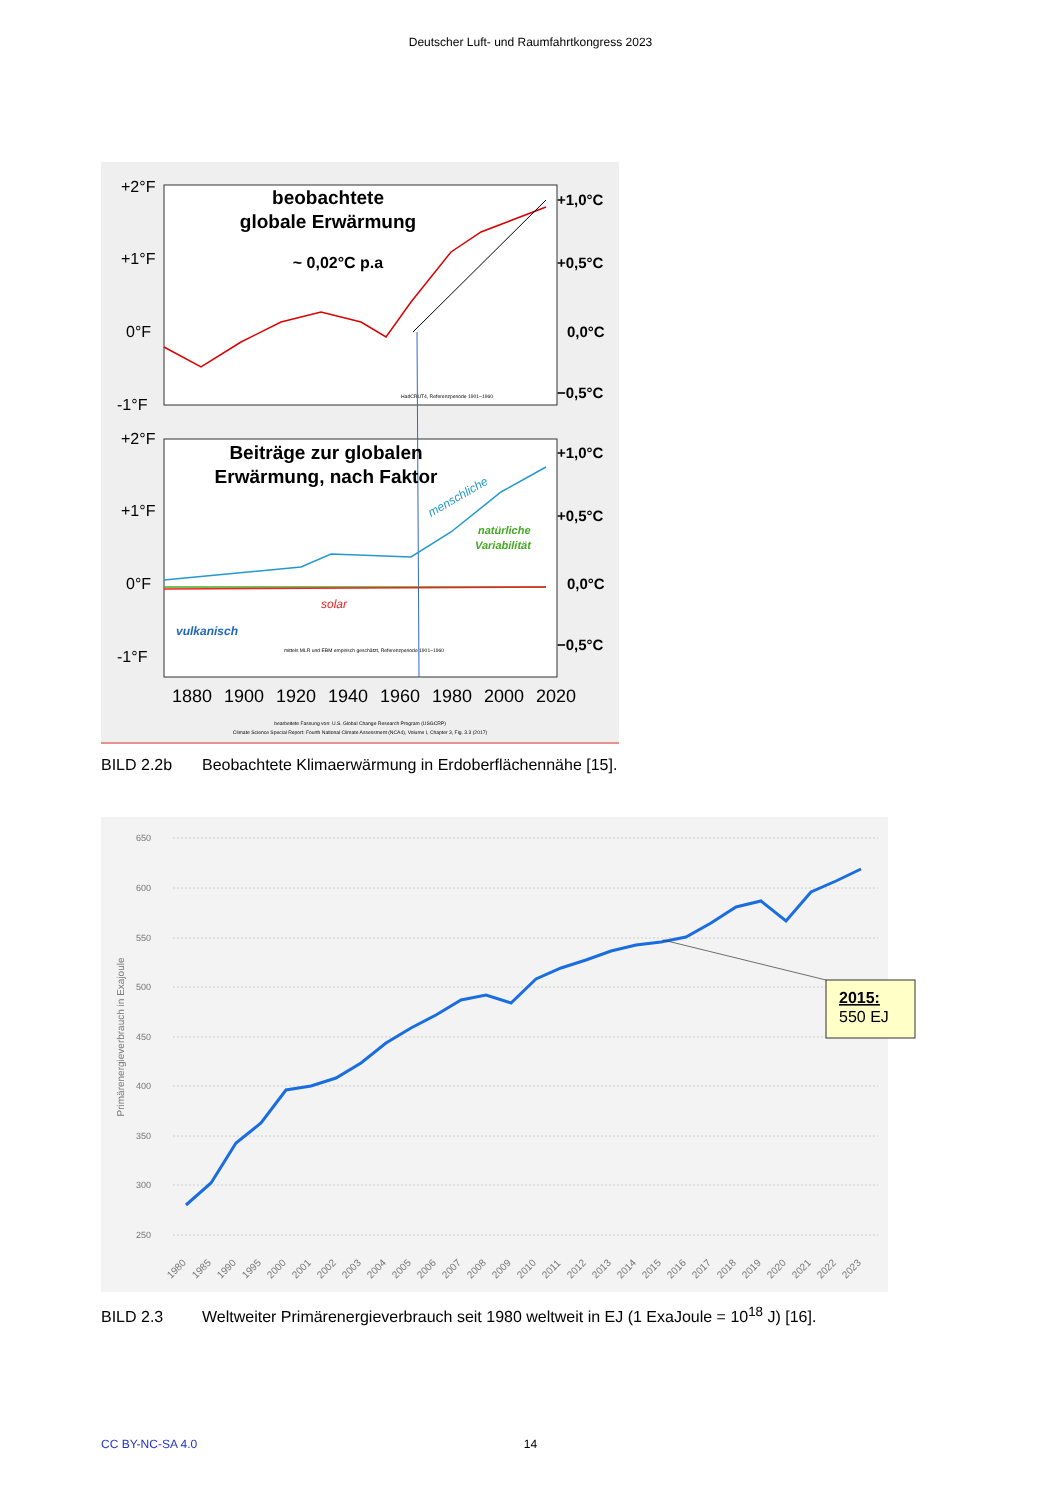Deutscher Luft- und Raumfahrtkongress 2023
beobachtete
globale Erwärmung
~ 0,02°C p.a
HadCRUT4, Referenzperiode 1901–1960
+2°F
+1°F
0°F
-1°F
+1,0°C
+0,5°C
0,0°C
−0,5°C
Beiträge zur globalen
Erwärmung, nach Faktor
+2°F
+1°F
0°F
-1°F
+1,0°C
+0,5°C
0,0°C
−0,5°C
menschliche
natürliche
Variabilität
solar
vulkanisch
mittels MLR und EBM empirisch geschätzt, Referenzperiode 1901–1960
1880
1900
1920
1940
1960
1980
2000
2020
bearbeitete Fassung von: U.S. Global Change Research Program (USGCRP)
Climate Science Special Report: Fourth National Climate Assessment (NCA4), Volume I, Chapter 3, Fig. 3.3 (2017)
BILD 2.2b Beobachtete Klimaerwärmung in Erdoberflächennähe [15].
650
600
550
500
450
400
350
300
250
Primärenergieverbrauch in Exajoule
2015:
550 EJ
1980
1985
1990
1995
2000
2001
2002
2003
2004
2005
2006
2007
2008
2009
2010
2011
2012
2013
2014
2015
2016
2017
2018
2019
2020
2021
2022
2023
BILD 2.3 Weltweiter Primärenergieverbrauch seit 1980 weltweit in EJ (1 ExaJoule = 10<sup>18</sup> J) [16].
CC BY-NC-SA 4.0
14